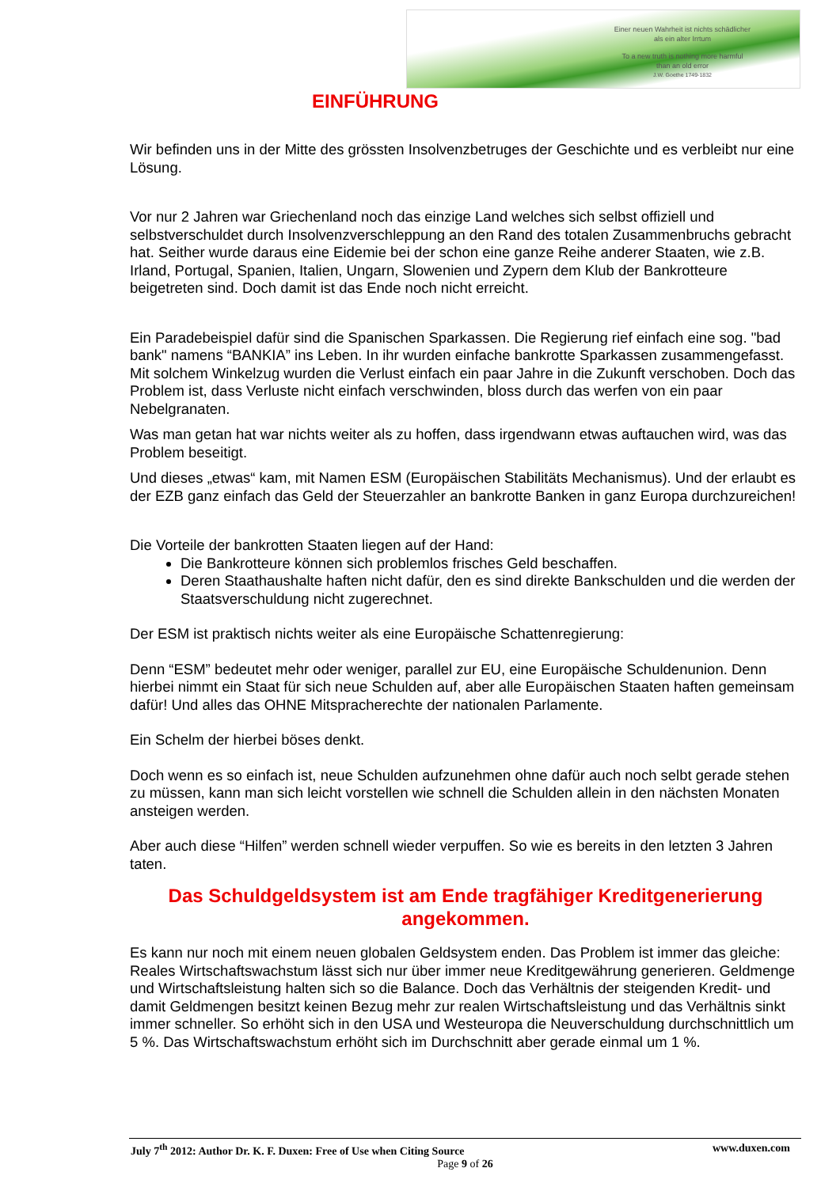Einer neuen Wahrheit ist nichts schädlicher
als ein alter Irrtum
To a new truth is nothing more harmful
than an old error
J.W. Goethe 1749-1832
EINFÜHRUNG
Wir befinden uns in der Mitte des grössten Insolvenzbetruges der Geschichte und es verbleibt nur eine Lösung.
Vor nur 2 Jahren war Griechenland noch das einzige Land welches sich selbst offiziell und selbstverschuldet durch Insolvenzverschleppung an den Rand des totalen Zusammenbruchs gebracht hat. Seither wurde daraus eine Eidemie bei der schon eine ganze Reihe anderer Staaten, wie z.B. Irland, Portugal, Spanien, Italien, Ungarn, Slowenien und Zypern dem Klub der Bankrotteure beigetreten sind. Doch damit ist das Ende noch nicht erreicht.
Ein Paradebeispiel dafür sind die Spanischen Sparkassen. Die Regierung rief einfach eine sog. "bad bank" namens “BANKIA” ins Leben. In ihr wurden einfache bankrotte Sparkassen zusammengefasst. Mit solchem Winkelzug wurden die Verlust einfach ein paar Jahre in die Zukunft verschoben. Doch das Problem ist, dass Verluste nicht einfach verschwinden, bloss durch das werfen von ein paar Nebelgranaten.
Was man getan hat war nichts weiter als zu hoffen, dass irgendwann etwas auftauchen wird, was das Problem beseitigt.
Und dieses „etwas“ kam, mit Namen ESM (Europäischen Stabilitäts Mechanismus). Und der erlaubt es der EZB ganz einfach das Geld der Steuerzahler an bankrotte Banken in ganz Europa durchzureichen!
Die Vorteile der bankrotten Staaten liegen auf der Hand:
Die Bankrotteure können sich problemlos frisches Geld beschaffen.
Deren Staathaushalte haften nicht dafür, den es sind direkte Bankschulden und die werden der Staatsverschuldung nicht zugerechnet.
Der ESM ist praktisch nichts weiter als eine Europäische Schattenregierung:
Denn “ESM” bedeutet mehr oder weniger, parallel zur EU, eine Europäische Schuldenunion. Denn hierbei nimmt ein Staat für sich neue Schulden auf, aber alle Europäischen Staaten haften gemeinsam dafür! Und alles das OHNE Mitspracherechte der nationalen Parlamente.
Ein Schelm der hierbei böses denkt.
Doch wenn es so einfach ist, neue Schulden aufzunehmen ohne dafür auch noch selbt gerade stehen zu müssen, kann man sich leicht vorstellen wie schnell die Schulden allein in den nächsten Monaten ansteigen werden.
Aber auch diese “Hilfen” werden schnell wieder verpuffen. So wie es bereits in den letzten 3 Jahren taten.
Das Schuldgeldsystem ist am Ende tragfähiger Kreditgenerierung angekommen.
Es kann nur noch mit einem neuen globalen Geldsystem enden. Das Problem ist immer das gleiche: Reales Wirtschaftswachstum lässt sich nur über immer neue Kreditgewährung generieren. Geldmenge und Wirtschaftsleistung halten sich so die Balance. Doch das Verhältnis der steigenden Kredit- und damit Geldmengen besitzt keinen Bezug mehr zur realen Wirtschaftsleistung und das Verhältnis sinkt immer schneller. So erhöht sich in den USA und Westeuropa die Neuverschuldung durchschnittlich um 5 %. Das Wirtschaftswachstum erhöht sich im Durchschnitt aber gerade einmal um 1 %.
July 7<sup>th</sup> 2012: Author Dr. K. F. Duxen: Free of Use when Citing Source www.duxen.com
Page 9 of 26